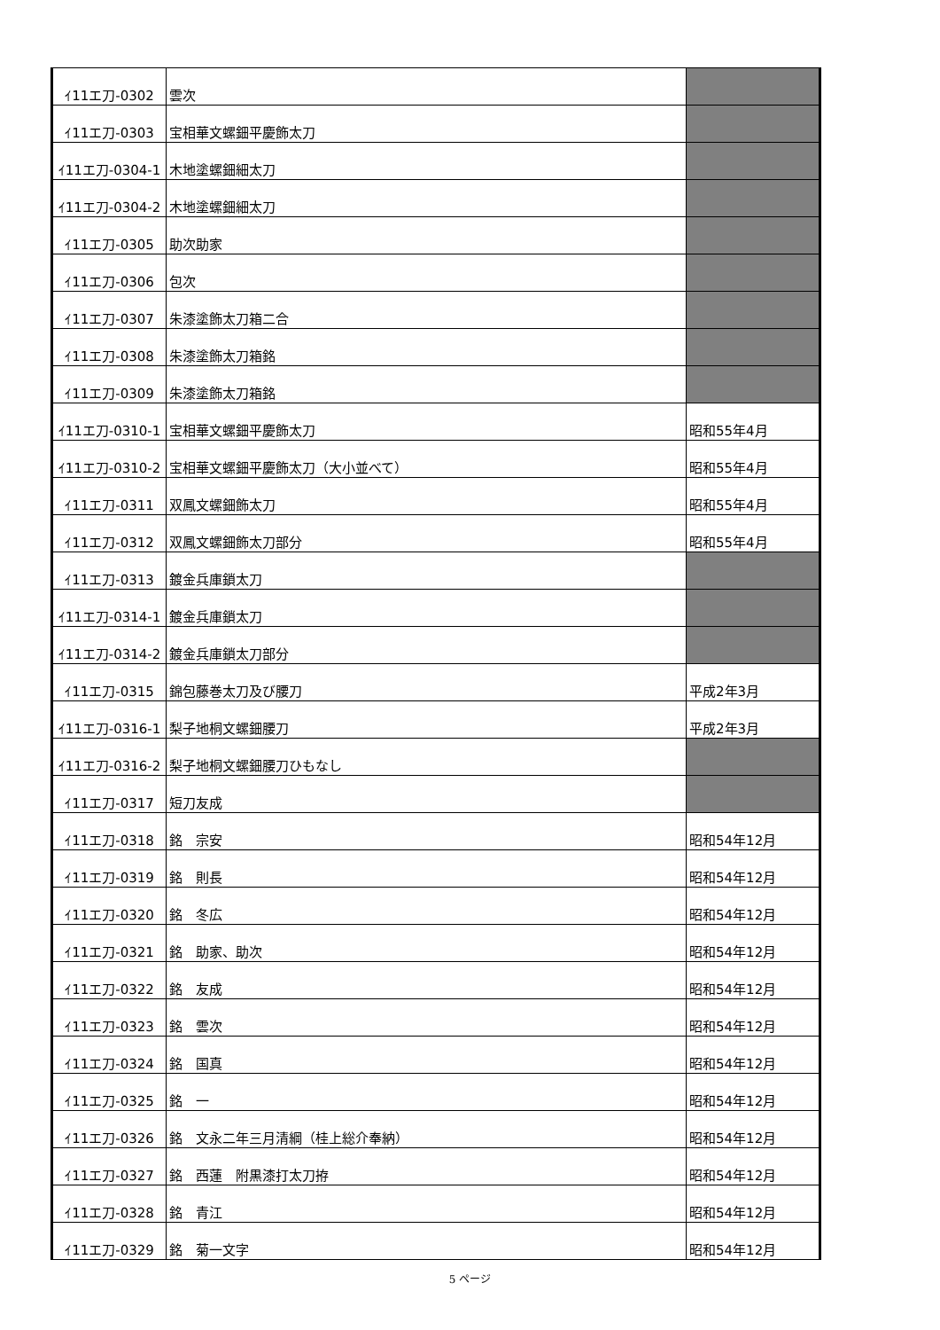| ｲ11エ刀-0302 | 雲次 | |
| ｲ11エ刀-0303 | 宝相華文螺鈿平慶飾太刀 | |
| ｲ11エ刀-0304-1 | 木地塗螺鈿細太刀 | |
| ｲ11エ刀-0304-2 | 木地塗螺鈿細太刀 | |
| ｲ11エ刀-0305 | 助次助家 | |
| ｲ11エ刀-0306 | 包次 | |
| ｲ11エ刀-0307 | 朱漆塗飾太刀箱二合 | |
| ｲ11エ刀-0308 | 朱漆塗飾太刀箱銘 | |
| ｲ11エ刀-0309 | 朱漆塗飾太刀箱銘 | |
| ｲ11エ刀-0310-1 | 宝相華文螺鈿平慶飾太刀 | 昭和55年4月 |
| ｲ11エ刀-0310-2 | 宝相華文螺鈿平慶飾太刀（大小並べて） | 昭和55年4月 |
| ｲ11エ刀-0311 | 双鳳文螺鈿飾太刀 | 昭和55年4月 |
| ｲ11エ刀-0312 | 双鳳文螺鈿飾太刀部分 | 昭和55年4月 |
| ｲ11エ刀-0313 | 鍍金兵庫鎖太刀 | |
| ｲ11エ刀-0314-1 | 鍍金兵庫鎖太刀 | |
| ｲ11エ刀-0314-2 | 鍍金兵庫鎖太刀部分 | |
| ｲ11エ刀-0315 | 錦包藤巻太刀及び腰刀 | 平成2年3月 |
| ｲ11エ刀-0316-1 | 梨子地桐文螺鈿腰刀 | 平成2年3月 |
| ｲ11エ刀-0316-2 | 梨子地桐文螺鈿腰刀ひもなし | |
| ｲ11エ刀-0317 | 短刀友成 | |
| ｲ11エ刀-0318 | 銘 宗安 | 昭和54年12月 |
| ｲ11エ刀-0319 | 銘 則長 | 昭和54年12月 |
| ｲ11エ刀-0320 | 銘 冬広 | 昭和54年12月 |
| ｲ11エ刀-0321 | 銘 助家、助次 | 昭和54年12月 |
| ｲ11エ刀-0322 | 銘 友成 | 昭和54年12月 |
| ｲ11エ刀-0323 | 銘 雲次 | 昭和54年12月 |
| ｲ11エ刀-0324 | 銘 国真 | 昭和54年12月 |
| ｲ11エ刀-0325 | 銘 一 | 昭和54年12月 |
| ｲ11エ刀-0326 | 銘 文永二年三月清綱（桂上総介奉納） | 昭和54年12月 |
| ｲ11エ刀-0327 | 銘 西蓮 附黒漆打太刀拵 | 昭和54年12月 |
| ｲ11エ刀-0328 | 銘 青江 | 昭和54年12月 |
| ｲ11エ刀-0329 | 銘 菊一文字 | 昭和54年12月 |
5 ページ